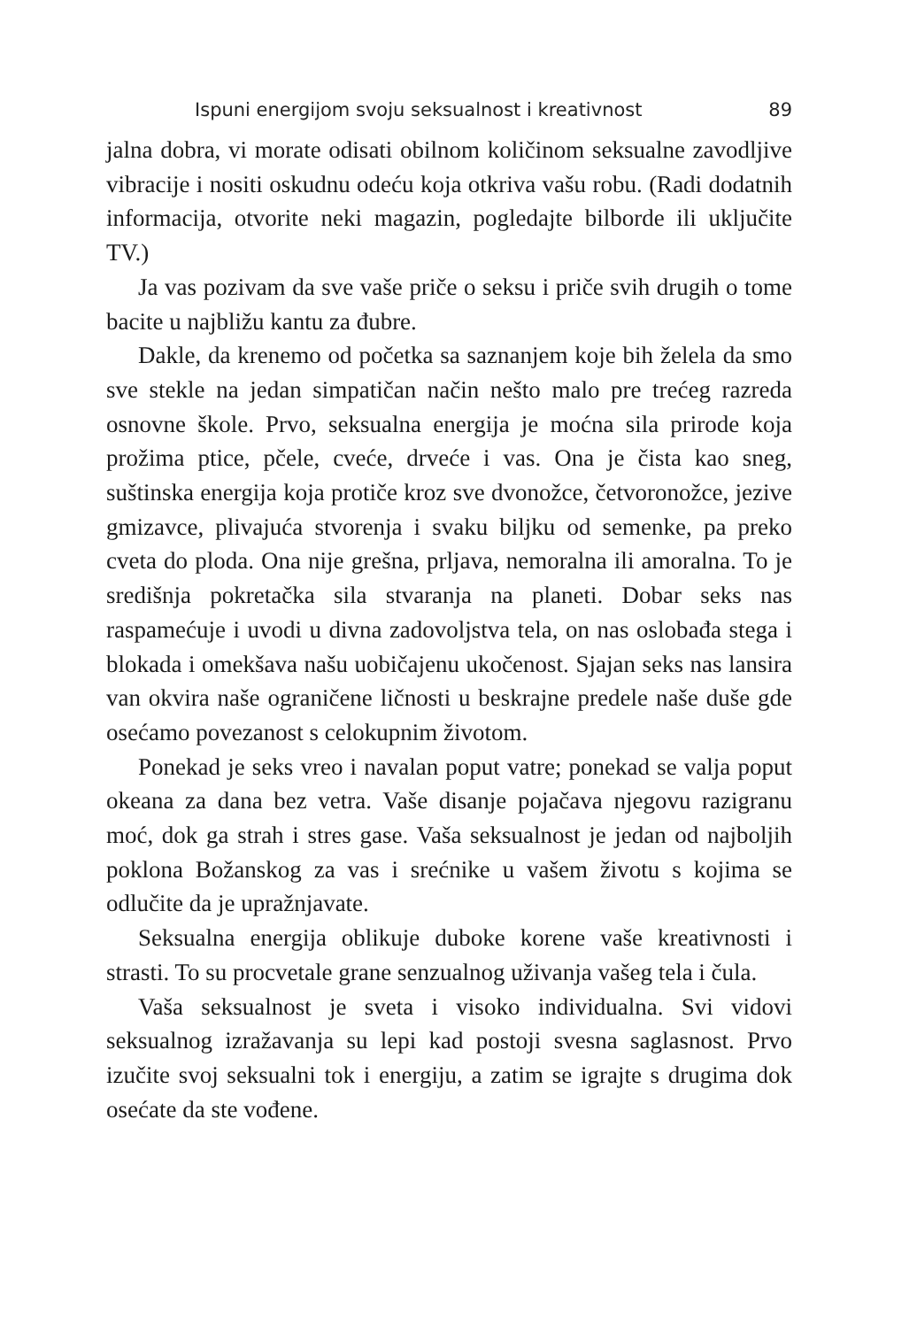Ispuni energijom svoju seksualnost i kreativnost 89
jalna dobra, vi morate odisati obilnom količinom seksualne zavodljive vibracije i nositi oskudnu odeću koja otkriva vašu robu. (Radi dodatnih informacija, otvorite neki magazin, pogledajte bilborde ili uključite TV.)
Ja vas pozivam da sve vaše priče o seksu i priče svih drugih o tome bacite u najbližu kantu za đubre.
Dakle, da krenemo od početka sa saznanjem koje bih želela da smo sve stekle na jedan simpatičan način nešto malo pre trećeg razreda osnovne škole. Prvo, seksualna energija je moćna sila prirode koja prožima ptice, pčele, cveće, drveće i vas. Ona je čista kao sneg, suštinska energija koja protiče kroz sve dvonožce, četvoronožce, jezive gmizavce, plivajuća stvorenja i svaku biljku od semenke, pa preko cveta do ploda. Ona nije grešna, prljava, nemoralna ili amoralna. To je središnja pokretačka sila stvaranja na planeti. Dobar seks nas raspamećuje i uvodi u divna zadovoljstva tela, on nas oslobađa stega i blokada i omekšava našu uobičajenu ukočenost. Sjajan seks nas lansira van okvira naše ograničene ličnosti u beskrajne predele naše duše gde osećamo povezanost s celokupnim životom.
Ponekad je seks vreo i navalan poput vatre; ponekad se valja poput okeana za dana bez vetra. Vaše disanje pojačava njegovu razigranu moć, dok ga strah i stres gase. Vaša seksualnost je jedan od najboljih poklona Božanskog za vas i srećnike u vašem životu s kojima se odlučite da je upražnjavate.
Seksualna energija oblikuje duboke korene vaše kreativnosti i strasti. To su procvetale grane senzualnog uživanja vašeg tela i čula.
Vaša seksualnost je sveta i visoko individualna. Svi vidovi seksualnog izražavanja su lepi kad postoji svesna saglasnost. Prvo izučite svoj seksualni tok i energiju, a zatim se igrajte s drugima dok osećate da ste vođene.